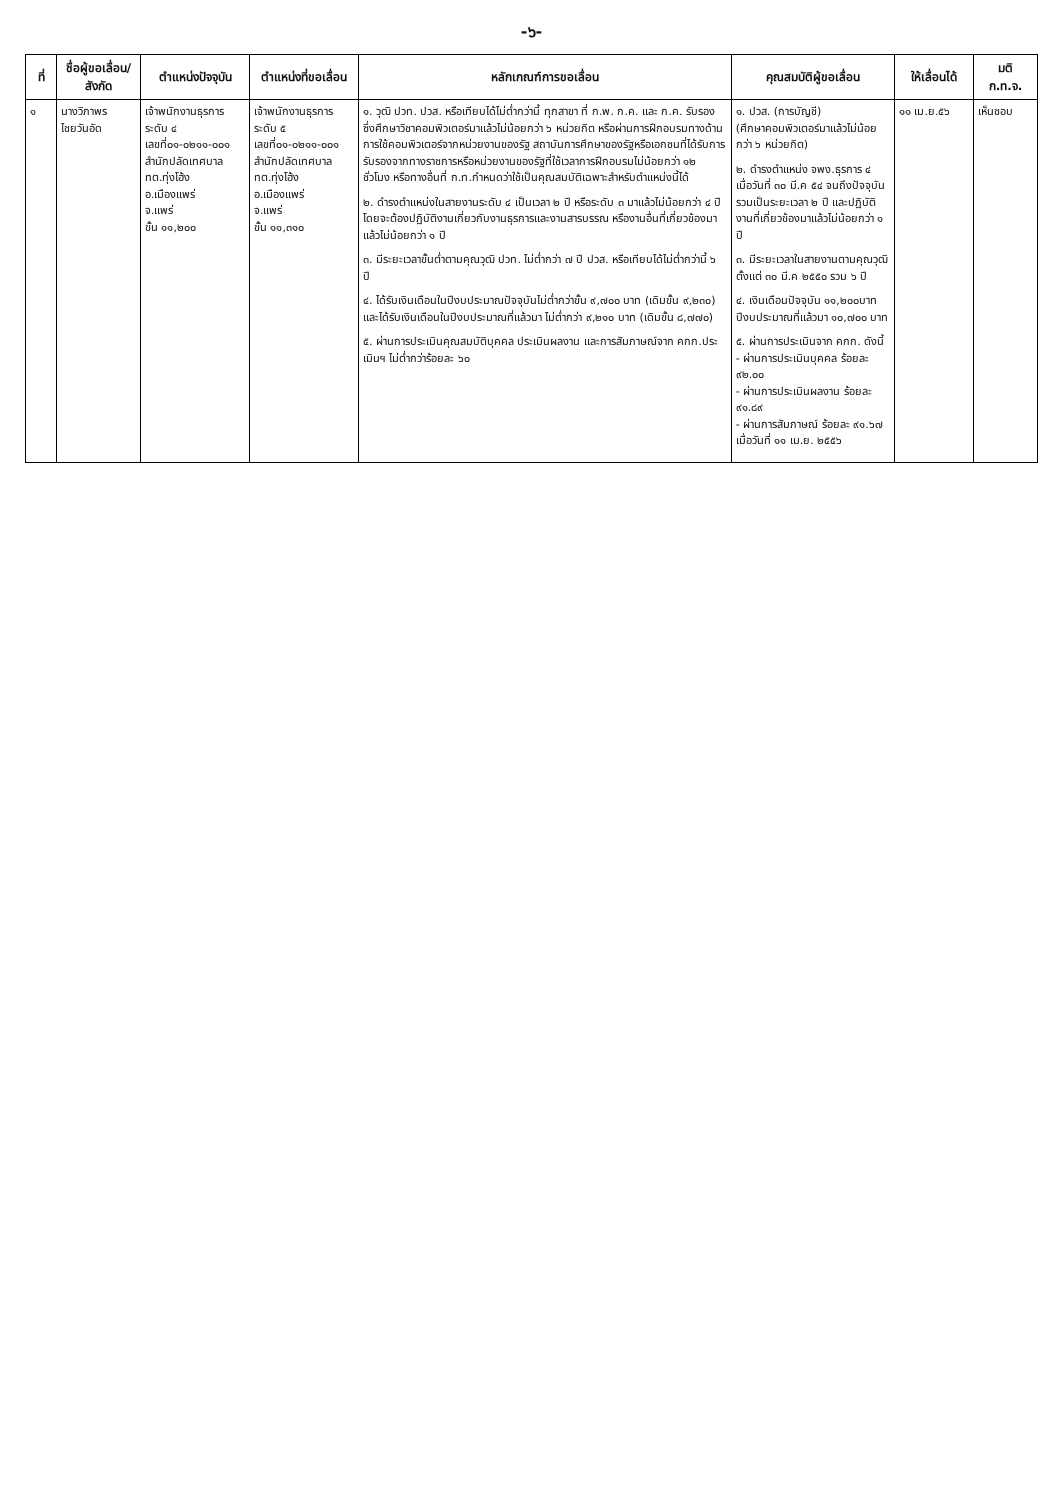-๖-
| ที่ | ชื่อผู้ขอเลื่อน/ สังกัด | ตำแหน่งปัจจุบัน | ตำแหน่งที่ขอเลื่อน | หลักเกณฑ์การขอเลื่อน | คุณสมบัติผู้ขอเลื่อน | ให้เลื่อนได้ | มติ ก.ท.จ. |
| --- | --- | --- | --- | --- | --- | --- | --- |
| ๑ | นางวิภาพร ไชยวันอัด | เจ้าพนักงานธุรการ ระดับ ๔ เลขที่๐๑-๐๒๑๑-๐๐๑ สำนักปลัดเทศบาล ทต.ทุ่งโฮ้ง อ.เมืองแพร่ จ.แพร่ ขั้น ๑๑,๒๐๐ | เจ้าพนักงานธุรการ ระดับ ๕ เลขที่๐๑-๐๒๑๑-๐๐๑ สำนักปลัดเทศบาล ทต.ทุ่งโฮ้ง อ.เมืองแพร่ จ.แพร่ ขั้น ๑๑,๓๑๐ | ๑. วุฒิ ปวท. ปวส. หรือเทียบได้ไม่ต่ำกว่านี้ ทุกสาขา ที่ ก.พ. ก.ค. และ ก.ค. รับรอง ซึ่งศึกษาวิชาคอมพิวเตอร์มาแล้วไม่น้อยกว่า ๖ หน่วยกิต หรือผ่านการฝึกอบรมทางด้านการใช้คอมพิวเตอร์จากหน่วยงานของรัฐ สถาบันการศึกษาของรัฐหรือเอกชนที่ได้รับการรับรองจากทางราชการหรือหน่วยงานของรัฐที่ใช้เวลาการฝึกอบรมไม่น้อยกว่า ๑๒ ชั่วโมง หรือทางอื่นที่ ก.ท.กำหนดว่าใช้เป็นคุณสมบัติเฉพาะสำหรับตำแหน่งนี้ได้ ๒. ดำรงตำแหน่งในสายงานระดับ ๔ เป็นเวลา ๒ ปี หรือระดับ ๓ มาแล้วไม่น้อยกว่า ๔ ปี โดยจะต้องปฏิบัติงานเกี่ยวกับงานธุรการและงานสารบรรณ หรืองานอื่นที่เกี่ยวข้องมาแล้วไม่น้อยกว่า ๑ ปี ๓. มีระยะเวลาขั้นต่ำตามคุณวุฒิ ปวท. ไม่ต่ำกว่า ๗ ปี ปวส. หรือเทียบได้ไม่ต่ำกว่านี้ ๖ ปี ๔. ได้รับเงินเดือนในปีงบประมาณปัจจุบันไม่ต่ำกว่าขั้น ๙,๗๐๐ บาท (เดิมขั้น ๙,๒๓๐) และได้รับเงินเดือนในปีงบประมาณที่แล้วมา ไม่ต่ำกว่า ๙,๒๑๐ บาท (เดิมขั้น ๘,๗๗๐) ๕. ผ่านการประเมินคุณสมบัติบุคคล ประเมินผลงาน และการสัมภาษณ์จาก คกก.ประเมินฯ ไม่ต่ำกว่าร้อยละ ๖๐ | ๑. ปวส. (การบัญชี) (ศึกษาคอมพิวเตอร์มาแล้วไม่น้อยกว่า ๖ หน่วยกิต) ๒. ดำรงตำแหน่ง จพง.ธุรการ ๔ เมื่อวันที่ ๓๐ มี.ค ๕๔ จนถึงปัจจุบัน รวมเป็นระยะเวลา ๒ ปี และปฏิบัติงานที่เกี่ยวข้องมาแล้วไม่น้อยกว่า ๑ ปี ๓. มีระยะเวลาในสายงานตามคุณวุฒิตั้งแต่ ๓๐ มี.ค ๒๕๕๐ รวม ๖ ปี ๔. เงินเดือนปัจจุบัน ๑๑,๒๐๐บาท ปีงบประมาณที่แล้วมา ๑๐,๗๐๐ บาท ๕. ผ่านการประเมินจาก คกก. ดังนี้ - ผ่านการประเมินบุคคล ร้อยละ ๙๒.๐๐ - ผ่านการประเมินผลงาน ร้อยละ ๙๑.๘๙ - ผ่านการสัมภาษณ์ ร้อยละ ๙๑.๖๗ เมื่อวันที่ ๑๑ เม.ย. ๒๕๕๖ | ๑๑ เม.ย.๕๖ | เห็นชอบ |